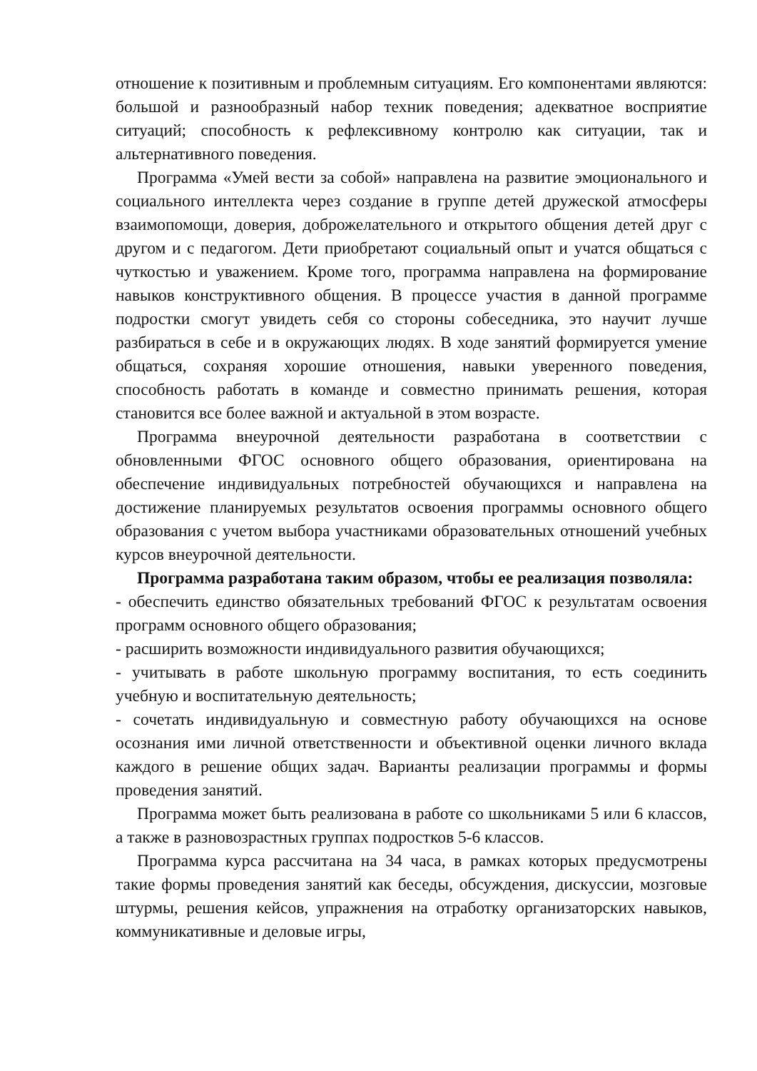отношение к позитивным и проблемным ситуациям. Его компонентами являются: большой и разнообразный набор техник поведения; адекватное восприятие ситуаций; способность к рефлексивному контролю как ситуации, так и альтернативного поведения.
Программа «Умей вести за собой» направлена на развитие эмоционального и социального интеллекта через создание в группе детей дружеской атмосферы взаимопомощи, доверия, доброжелательного и открытого общения детей друг с другом и с педагогом. Дети приобретают социальный опыт и учатся общаться с чуткостью и уважением. Кроме того, программа направлена на формирование навыков конструктивного общения. В процессе участия в данной программе подростки смогут увидеть себя со стороны собеседника, это научит лучше разбираться в себе и в окружающих людях. В ходе занятий формируется умение общаться, сохраняя хорошие отношения, навыки уверенного поведения, способность работать в команде и совместно принимать решения, которая становится все более важной и актуальной в этом возрасте.
Программа внеурочной деятельности разработана в соответствии с обновленными ФГОС основного общего образования, ориентирована на обеспечение индивидуальных потребностей обучающихся и направлена на достижение планируемых результатов освоения программы основного общего образования с учетом выбора участниками образовательных отношений учебных курсов внеурочной деятельности.
Программа разработана таким образом, чтобы ее реализация позволяла:
- обеспечить единство обязательных требований ФГОС к результатам освоения программ основного общего образования;
- расширить возможности индивидуального развития обучающихся;
- учитывать в работе школьную программу воспитания, то есть соединить учебную и воспитательную деятельность;
- сочетать индивидуальную и совместную работу обучающихся на основе осознания ими личной ответственности и объективной оценки личного вклада каждого в решение общих задач. Варианты реализации программы и формы проведения занятий.
Программа может быть реализована в работе со школьниками 5 или 6 классов, а также в разновозрастных группах подростков 5-6 классов.
Программа курса рассчитана на 34 часа, в рамках которых предусмотрены такие формы проведения занятий как беседы, обсуждения, дискуссии, мозговые штурмы, решения кейсов, упражнения на отработку организаторских навыков, коммуникативные и деловые игры,